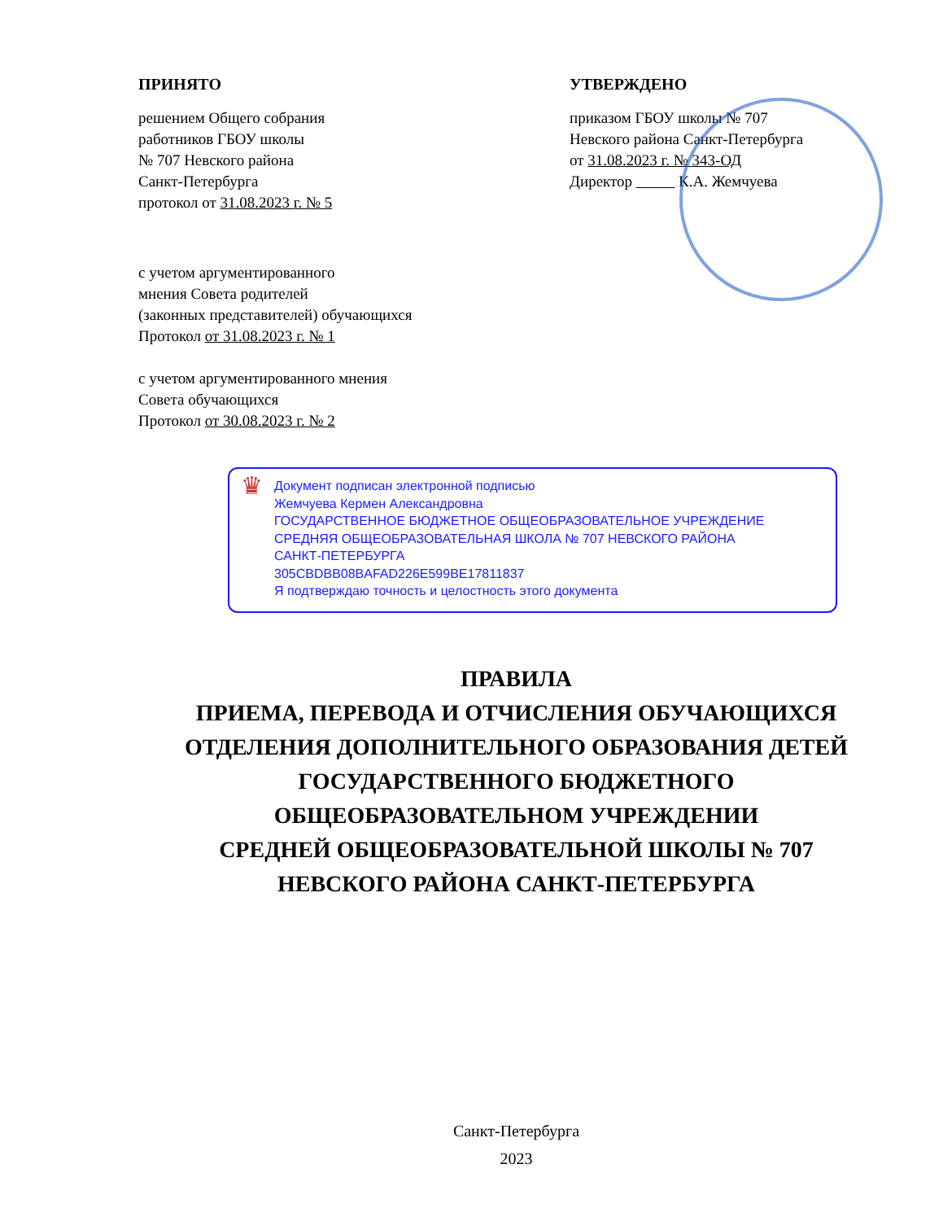ПРИНЯТО
решением Общего собрания
работников ГБОУ школы
№ 707 Невского района
Санкт-Петербурга
протокол от 31.08.2023 г. № 5
с учетом аргументированного
мнения Совета родителей
(законных представителей) обучающихся
Протокол от 31.08.2023 г. № 1
с учетом аргументированного мнения
Совета обучающихся
Протокол от 30.08.2023 г. № 2
УТВЕРЖДЕНО
приказом ГБОУ школы № 707
Невского района Санкт-Петербурга
от 31.08.2023 г. № 343-ОД
Директор К.А. Жемчуева
♛
Документ подписан электронной подписью
Жемчуева Кермен Александровна
ГОСУДАРСТВЕННОЕ БЮДЖЕТНОЕ ОБЩЕОБРАЗОВАТЕЛЬНОЕ УЧРЕЖДЕНИЕ
СРЕДНЯЯ ОБЩЕОБРАЗОВАТЕЛЬНАЯ ШКОЛА № 707 НЕВСКОГО РАЙОНА
САНКТ-ПЕТЕРБУРГА
305CBDBB08BAFAD226E599BE17811837
Я подтверждаю точность и целостность этого документа
ПРАВИЛА
ПРИЕМА, ПЕРЕВОДА И ОТЧИСЛЕНИЯ ОБУЧАЮЩИХСЯ
ОТДЕЛЕНИЯ ДОПОЛНИТЕЛЬНОГО ОБРАЗОВАНИЯ ДЕТЕЙ
ГОСУДАРСТВЕННОГО БЮДЖЕТНОГО
ОБЩЕОБРАЗОВАТЕЛЬНОМ УЧРЕЖДЕНИИ
СРЕДНЕЙ ОБЩЕОБРАЗОВАТЕЛЬНОЙ ШКОЛЫ № 707
НЕВСКОГО РАЙОНА САНКТ-ПЕТЕРБУРГА
Санкт-Петербурга
2023